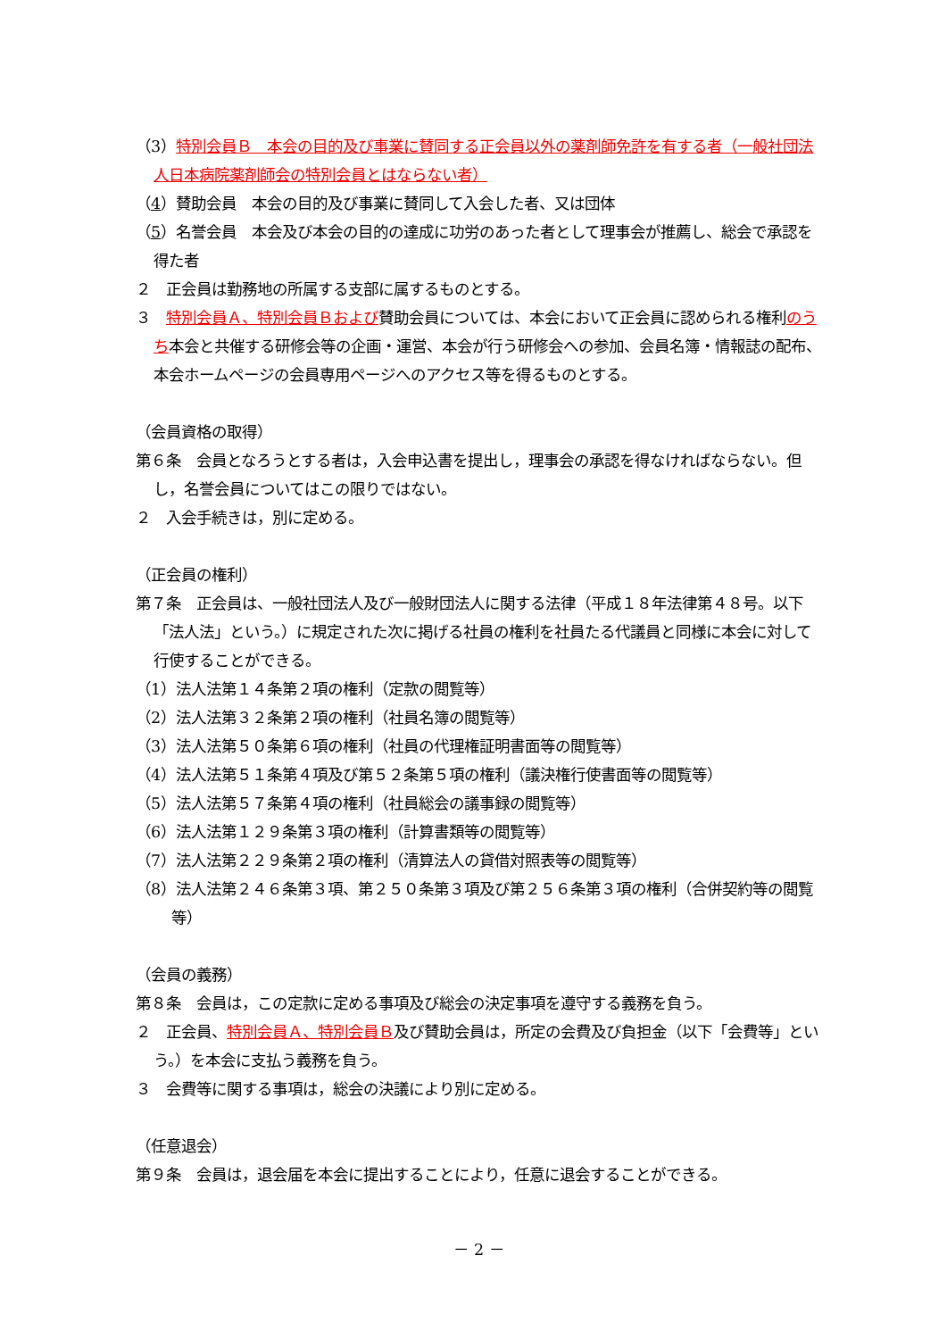（3）特別会員Ｂ　本会の目的及び事業に賛同する正会員以外の薬剤師免許を有する者（一般社団法人日本病院薬剤師会の特別会員とはならない者）
（4）賛助会員　本会の目的及び事業に賛同して入会した者、又は団体
（5）名誉会員　本会及び本会の目的の達成に功労のあった者として理事会が推薦し、総会で承認を得た者
２　正会員は勤務地の所属する支部に属するものとする。
３　特別会員Ａ、特別会員Ｂおよび賛助会員については、本会において正会員に認められる権利のうち本会と共催する研修会等の企画・運営、本会が行う研修会への参加、会員名簿・情報誌の配布、本会ホームページの会員専用ページへのアクセス等を得るものとする。
（会員資格の取得）
第６条　会員となろうとする者は，入会申込書を提出し，理事会の承認を得なければならない。但し，名誉会員についてはこの限りではない。
２　入会手続きは，別に定める。
（正会員の権利）
第７条　正会員は、一般社団法人及び一般財団法人に関する法律（平成１８年法律第４８号。以下「法人法」という。）に規定された次に掲げる社員の権利を社員たる代議員と同様に本会に対して行使することができる。
（1）法人法第１４条第２項の権利（定款の閲覧等）
（2）法人法第３２条第２項の権利（社員名簿の閲覧等）
（3）法人法第５０条第６項の権利（社員の代理権証明書面等の閲覧等）
（4）法人法第５１条第４項及び第５２条第５項の権利（議決権行使書面等の閲覧等）
（5）法人法第５７条第４項の権利（社員総会の議事録の閲覧等）
（6）法人法第１２９条第３項の権利（計算書類等の閲覧等）
（7）法人法第２２９条第２項の権利（清算法人の貸借対照表等の閲覧等）
（8）法人法第２４６条第３項、第２５０条第３項及び第２５６条第３項の権利（合併契約等の閲覧等）
（会員の義務）
第８条　会員は，この定款に定める事項及び総会の決定事項を遵守する義務を負う。
２　正会員、特別会員Ａ、特別会員Ｂ及び賛助会員は，所定の会費及び負担金（以下「会費等」という。）を本会に支払う義務を負う。
３　会費等に関する事項は，総会の決議により別に定める。
（任意退会）
第９条　会員は，退会届を本会に提出することにより，任意に退会することができる。
－ 2 －